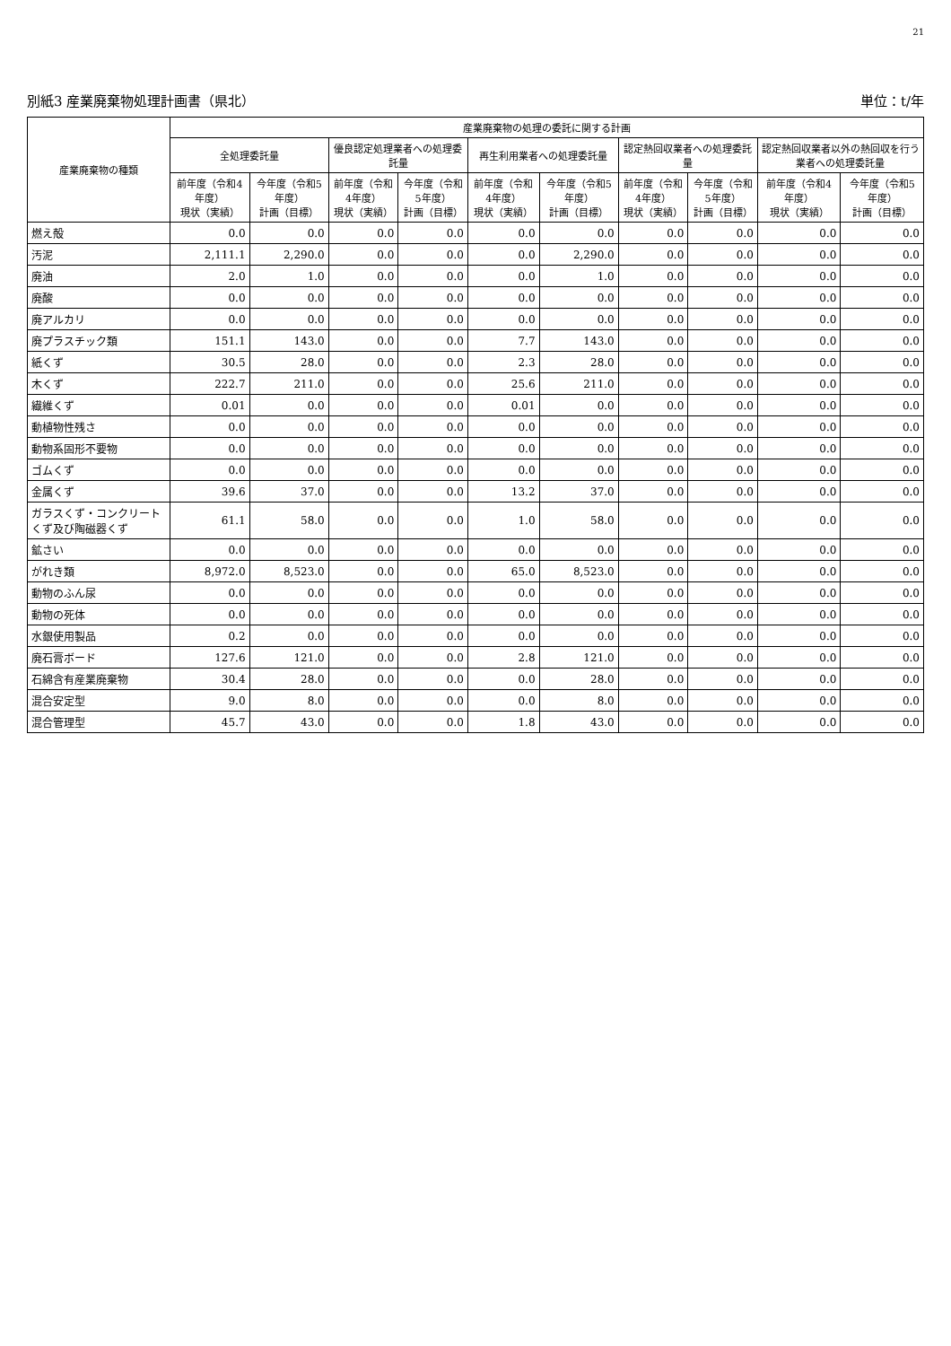21
別紙3 産業廃棄物処理計画書（県北） 単位：t/年
| 産業廃棄物の種類 | 産業廃棄物の処理の委託に関する計画 | | | | | | | | | |
| --- | --- | --- | --- | --- | --- | --- | --- | --- | --- | --- |
| | 全処理委託量 | | 優良認定処理業者への処理委託量 | | 再生利用業者への処理委託量 | | 認定熱回収業者への処理委託量 | | 認定熱回収業者以外の熱回収を行う業者への処理委託量 | |
| | 前年度（令和4年度） 現状（実績） | 今年度（令和5年度） 計画（目標） | 前年度（令和4年度） 現状（実績） | 今年度（令和5年度） 計画（目標） | 前年度（令和4年度） 現状（実績） | 今年度（令和5年度） 計画（目標） | 前年度（令和4年度） 現状（実績） | 今年度（令和5年度） 計画（目標） | 前年度（令和4年度） 現状（実績） | 今年度（令和5年度） 計画（目標） |
| 燃え殻 | 0.0 | 0.0 | 0.0 | 0.0 | 0.0 | 0.0 | 0.0 | 0.0 | 0.0 | 0.0 |
| 汚泥 | 2,111.1 | 2,290.0 | 0.0 | 0.0 | 0.0 | 2,290.0 | 0.0 | 0.0 | 0.0 | 0.0 |
| 廃油 | 2.0 | 1.0 | 0.0 | 0.0 | 0.0 | 1.0 | 0.0 | 0.0 | 0.0 | 0.0 |
| 廃酸 | 0.0 | 0.0 | 0.0 | 0.0 | 0.0 | 0.0 | 0.0 | 0.0 | 0.0 | 0.0 |
| 廃アルカリ | 0.0 | 0.0 | 0.0 | 0.0 | 0.0 | 0.0 | 0.0 | 0.0 | 0.0 | 0.0 |
| 廃プラスチック類 | 151.1 | 143.0 | 0.0 | 0.0 | 7.7 | 143.0 | 0.0 | 0.0 | 0.0 | 0.0 |
| 紙くず | 30.5 | 28.0 | 0.0 | 0.0 | 2.3 | 28.0 | 0.0 | 0.0 | 0.0 | 0.0 |
| 木くず | 222.7 | 211.0 | 0.0 | 0.0 | 25.6 | 211.0 | 0.0 | 0.0 | 0.0 | 0.0 |
| 繊維くず | 0.01 | 0.0 | 0.0 | 0.0 | 0.01 | 0.0 | 0.0 | 0.0 | 0.0 | 0.0 |
| 動植物性残さ | 0.0 | 0.0 | 0.0 | 0.0 | 0.0 | 0.0 | 0.0 | 0.0 | 0.0 | 0.0 |
| 動物系固形不要物 | 0.0 | 0.0 | 0.0 | 0.0 | 0.0 | 0.0 | 0.0 | 0.0 | 0.0 | 0.0 |
| ゴムくず | 0.0 | 0.0 | 0.0 | 0.0 | 0.0 | 0.0 | 0.0 | 0.0 | 0.0 | 0.0 |
| 金属くず | 39.6 | 37.0 | 0.0 | 0.0 | 13.2 | 37.0 | 0.0 | 0.0 | 0.0 | 0.0 |
| ガラスくず・コンクリートくず及び陶磁器くず | 61.1 | 58.0 | 0.0 | 0.0 | 1.0 | 58.0 | 0.0 | 0.0 | 0.0 | 0.0 |
| 鉱さい | 0.0 | 0.0 | 0.0 | 0.0 | 0.0 | 0.0 | 0.0 | 0.0 | 0.0 | 0.0 |
| がれき類 | 8,972.0 | 8,523.0 | 0.0 | 0.0 | 65.0 | 8,523.0 | 0.0 | 0.0 | 0.0 | 0.0 |
| 動物のふん尿 | 0.0 | 0.0 | 0.0 | 0.0 | 0.0 | 0.0 | 0.0 | 0.0 | 0.0 | 0.0 |
| 動物の死体 | 0.0 | 0.0 | 0.0 | 0.0 | 0.0 | 0.0 | 0.0 | 0.0 | 0.0 | 0.0 |
| 水銀使用製品 | 0.2 | 0.0 | 0.0 | 0.0 | 0.0 | 0.0 | 0.0 | 0.0 | 0.0 | 0.0 |
| 廃石膏ボード | 127.6 | 121.0 | 0.0 | 0.0 | 2.8 | 121.0 | 0.0 | 0.0 | 0.0 | 0.0 |
| 石綿含有産業廃棄物 | 30.4 | 28.0 | 0.0 | 0.0 | 0.0 | 28.0 | 0.0 | 0.0 | 0.0 | 0.0 |
| 混合安定型 | 9.0 | 8.0 | 0.0 | 0.0 | 0.0 | 8.0 | 0.0 | 0.0 | 0.0 | 0.0 |
| 混合管理型 | 45.7 | 43.0 | 0.0 | 0.0 | 1.8 | 43.0 | 0.0 | 0.0 | 0.0 | 0.0 |